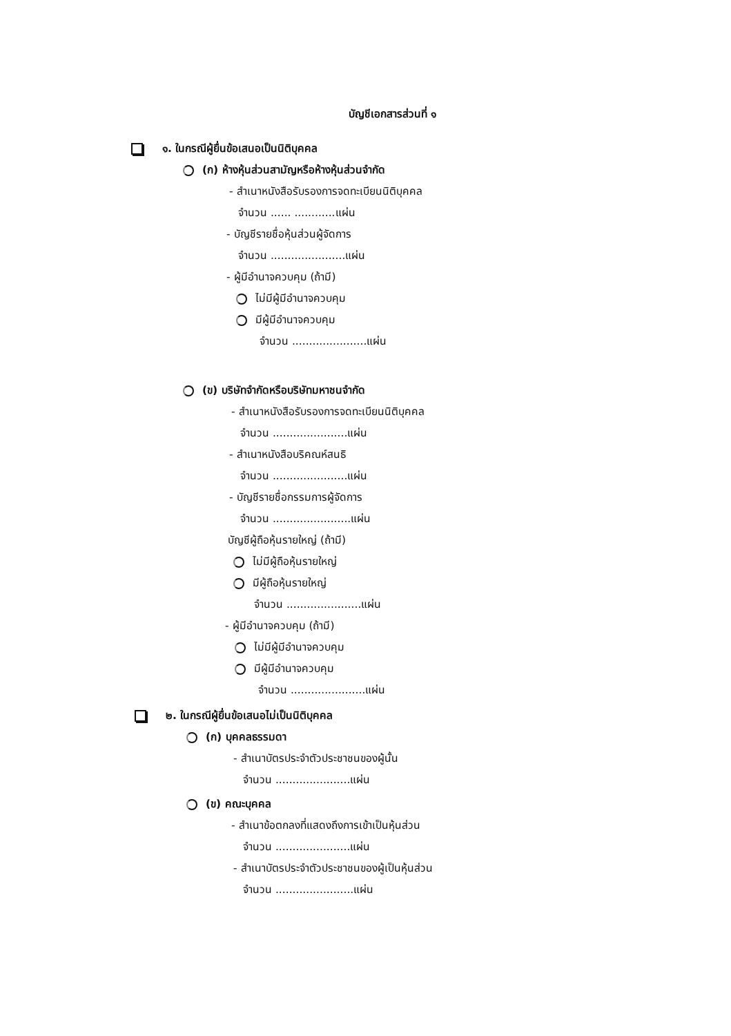บัญชีเอกสารส่วนที่ ๑
๑. ในกรณีผู้ยื่นข้อเสนอเป็นนิติบุคคล
(ก) ห้างหุ้นส่วนสามัญหรือห้างหุ้นส่วนจำกัด
- สำเนาหนังสือรับรองการจดทะเบียนนิติบุคคล
จำนวน ...... ............แผ่น
- บัญชีรายชื่อหุ้นส่วนผู้จัดการ
จำนวน ......................แผ่น
- ผู้มีอำนาจควบคุม (ถ้ามี)
ไม่มีผู้มีอำนาจควบคุม
มีผู้มีอำนาจควบคุม
จำนวน ......................แผ่น
(ข) บริษัทจำกัดหรือบริษัทมหาชนจำกัด
- สำเนาหนังสือรับรองการจดทะเบียนนิติบุคคล
จำนวน ......................แผ่น
- สำเนาหนังสือบริคณห์สนธิ
จำนวน ......................แผ่น
- บัญชีรายชื่อกรรมการผู้จัดการ
จำนวน .......................แผ่น
บัญชีผู้ถือหุ้นรายใหญ่ (ถ้ามี)
ไม่มีผู้ถือหุ้นรายใหญ่
มีผู้ถือหุ้นรายใหญ่
จำนวน ......................แผ่น
- ผู้มีอำนาจควบคุม (ถ้ามี)
ไม่มีผู้มีอำนาจควบคุม
มีผู้มีอำนาจควบคุม
จำนวน ......................แผ่น
๒. ในกรณีผู้ยื่นข้อเสนอไม่เป็นนิติบุคคล
(ก) บุคคลธรรมดา
- สำเนาบัตรประจำตัวประชาชนของผู้นั้น
จำนวน ......................แผ่น
(ข) คณะบุคคล
- สำเนาข้อตกลงที่แสดงถึงการเข้าเป็นหุ้นส่วน
จำนวน ......................แผ่น
- สำเนาบัตรประจำตัวประชาชนของผู้เป็นหุ้นส่วน
จำนวน .......................แผ่น